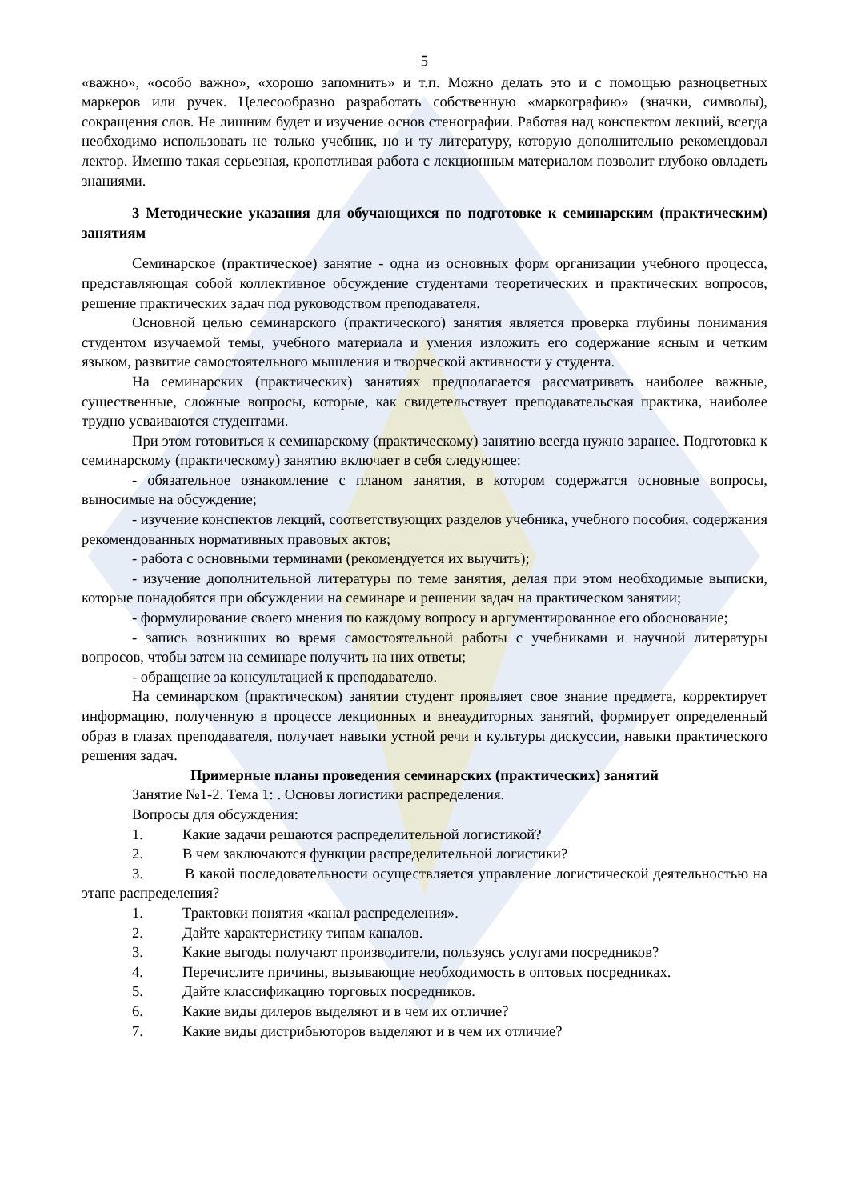5
«важно», «особо важно», «хорошо запомнить» и т.п. Можно делать это и с помощью разноцветных маркеров или ручек. Целесообразно разработать собственную «маркографию» (значки, символы), сокращения слов. Не лишним будет и изучение основ стенографии. Работая над конспектом лекций, всегда необходимо использовать не только учебник, но и ту литературу, которую дополнительно рекомендовал лектор. Именно такая серьезная, кропотливая работа с лекционным материалом позволит глубоко овладеть знаниями.
3 Методические указания для обучающихся по подготовке к семинарским (практическим) занятиям
Семинарское (практическое) занятие - одна из основных форм организации учебного процесса, представляющая собой коллективное обсуждение студентами теоретических и практических вопросов, решение практических задач под руководством преподавателя.
Основной целью семинарского (практического) занятия является проверка глубины понимания студентом изучаемой темы, учебного материала и умения изложить его содержание ясным и четким языком, развитие самостоятельного мышления и творческой активности у студента.
На семинарских (практических) занятиях предполагается рассматривать наиболее важные, существенные, сложные вопросы, которые, как свидетельствует преподавательская практика, наиболее трудно усваиваются студентами.
При этом готовиться к семинарскому (практическому) занятию всегда нужно заранее. Подготовка к семинарскому (практическому) занятию включает в себя следующее:
- обязательное ознакомление с планом занятия, в котором содержатся основные вопросы, выносимые на обсуждение;
- изучение конспектов лекций, соответствующих разделов учебника, учебного пособия, содержания рекомендованных нормативных правовых актов;
- работа с основными терминами (рекомендуется их выучить);
- изучение дополнительной литературы по теме занятия, делая при этом необходимые выписки, которые понадобятся при обсуждении на семинаре и решении задач на практическом занятии;
- формулирование своего мнения по каждому вопросу и аргументированное его обоснование;
- запись возникших во время самостоятельной работы с учебниками и научной литературы вопросов, чтобы затем на семинаре получить на них ответы;
- обращение за консультацией к преподавателю.
На семинарском (практическом) занятии студент проявляет свое знание предмета, корректирует информацию, полученную в процессе лекционных и внеаудиторных занятий, формирует определенный образ в глазах преподавателя, получает навыки устной речи и культуры дискуссии, навыки практического решения задач.
Примерные планы проведения семинарских (практических) занятий
Занятие №1-2. Тема 1: . Основы логистики распределения.
Вопросы для обсуждения:
1. Какие задачи решаются распределительной логистикой?
2. В чем заключаются функции распределительной логистики?
3. В какой последовательности осуществляется управление логистической деятельностью на этапе распределения?
1. Трактовки понятия «канал распределения».
2. Дайте характеристику типам каналов.
3. Какие выгоды получают производители, пользуясь услугами посредников?
4. Перечислите причины, вызывающие необходимость в оптовых посредниках.
5. Дайте классификацию торговых посредников.
6. Какие виды дилеров выделяют и в чем их отличие?
7. Какие виды дистрибьюторов выделяют и в чем их отличие?